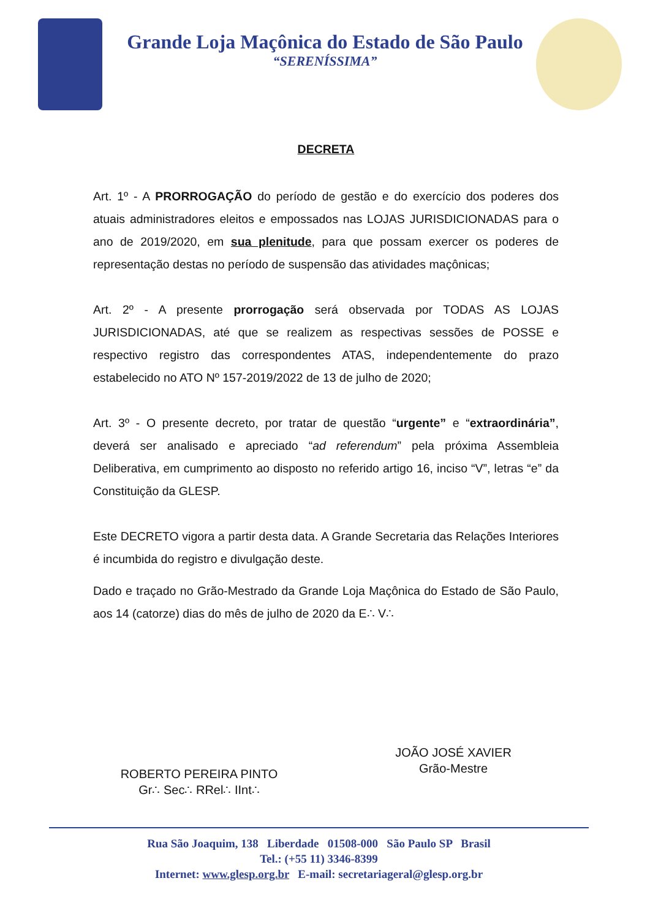Grande Loja Maçônica do Estado de São Paulo
“SERENÍSSIMA”
DECRETA
Art. 1º - A PRORROGAÇÃO do período de gestão e do exercício dos poderes dos atuais administradores eleitos e empossados nas LOJAS JURISDICIONADAS para o ano de 2019/2020, em sua plenitude, para que possam exercer os poderes de representação destas no período de suspensão das atividades maçônicas;
Art. 2º - A presente prorrogação será observada por TODAS AS LOJAS JURISDICIONADAS, até que se realizem as respectivas sessões de POSSE e respectivo registro das correspondentes ATAS, independentemente do prazo estabelecido no ATO Nº 157-2019/2022 de 13 de julho de 2020;
Art. 3º - O presente decreto, por tratar de questão “urgente” e “extraordinária”, deverá ser analisado e apreciado “ad referendum” pela próxima Assembleia Deliberativa, em cumprimento ao disposto no referido artigo 16, inciso “V”, letras “e” da Constituição da GLESP.
Este DECRETO vigora a partir desta data. A Grande Secretaria das Relações Interiores é incumbida do registro e divulgação deste.
Dado e traçado no Grão-Mestrado da Grande Loja Maçônica do Estado de São Paulo, aos 14 (catorze) dias do mês de julho de 2020 da E∴ V∴
ROBERTO PEREIRA PINTO
Gr∴ Sec∴ RRel∴ IInt∴
JOÃO JOSÉ XAVIER
Grão-Mestre
Rua São Joaquim, 138 Liberdade 01508-000 São Paulo SP Brasil
Tel.: (+55 11) 3346-8399
Internet: www.glesp.org.br E-mail: secretariageral@glesp.org.br